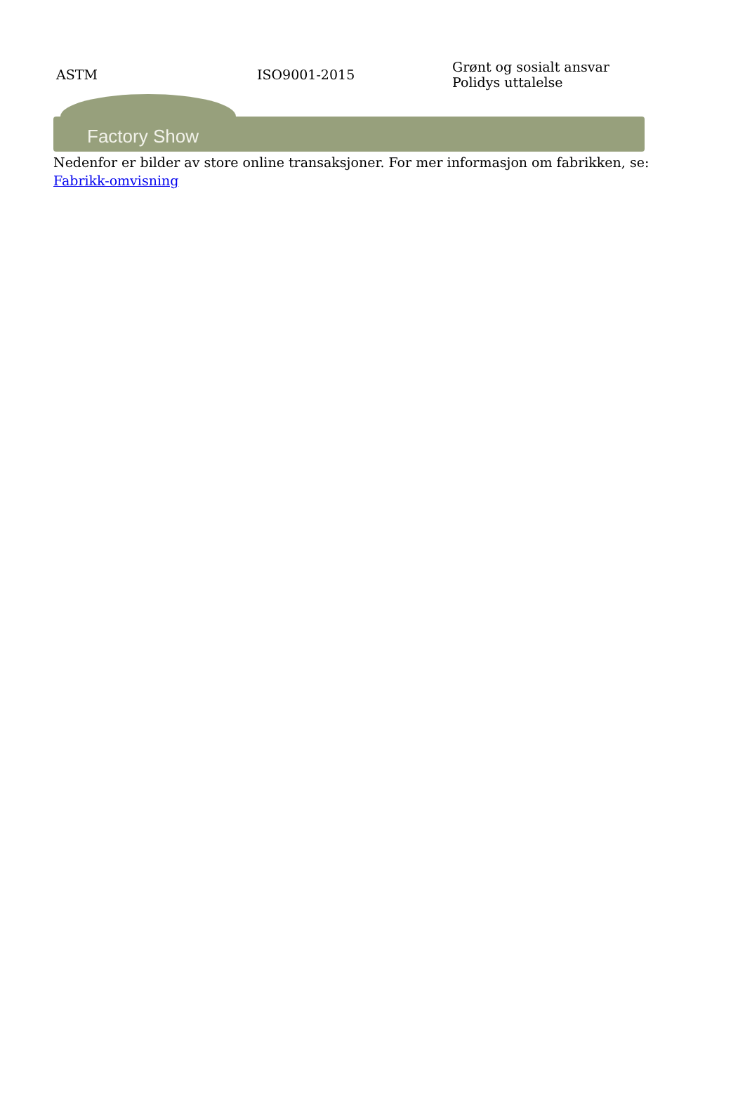| ASTM | ISO9001-2015 | Grønt og sosialt ansvar Polidys uttalelse |
Factory Show
Nedenfor er bilder av store online transaksjoner. For mer informasjon om fabrikken, se: Fabrikk-omvisning